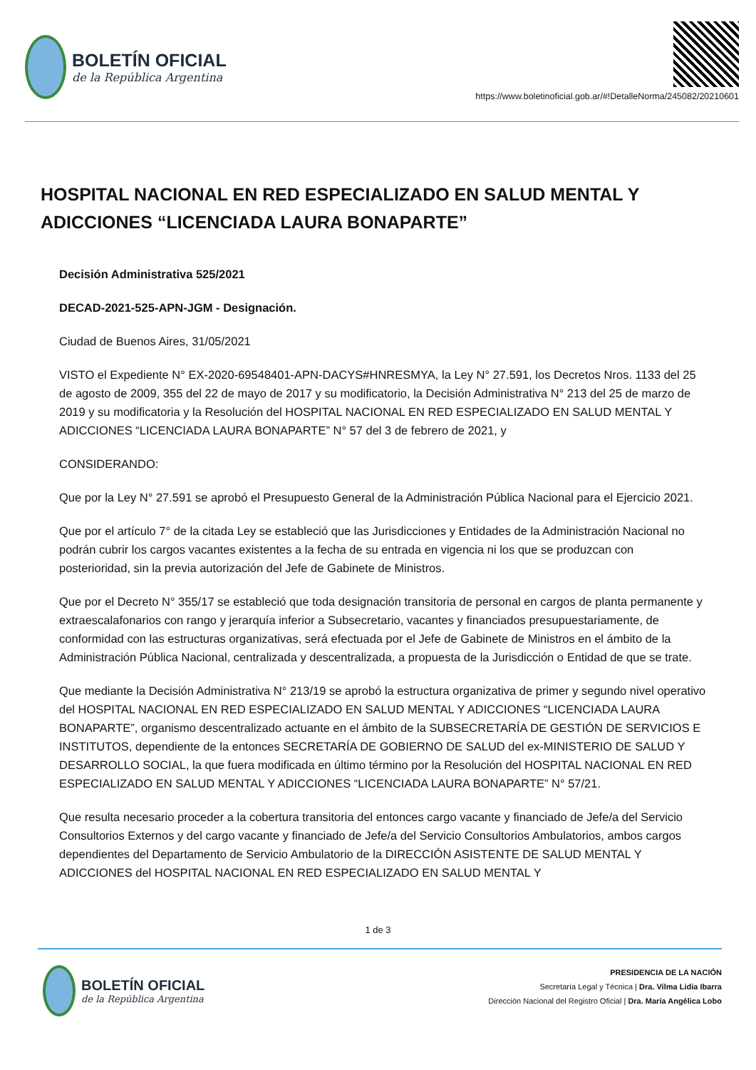BOLETÍN OFICIAL
de la República Argentina
https://www.boletinoficial.gob.ar/#!DetalleNorma/245082/20210601
HOSPITAL NACIONAL EN RED ESPECIALIZADO EN SALUD MENTAL Y ADICCIONES “LICENCIADA LAURA BONAPARTE”
Decisión Administrativa 525/2021
DECAD-2021-525-APN-JGM - Designación.
Ciudad de Buenos Aires, 31/05/2021
VISTO el Expediente N° EX-2020-69548401-APN-DACYS#HNRESMYA, la Ley N° 27.591, los Decretos Nros. 1133 del 25 de agosto de 2009, 355 del 22 de mayo de 2017 y su modificatorio, la Decisión Administrativa N° 213 del 25 de marzo de 2019 y su modificatoria y la Resolución del HOSPITAL NACIONAL EN RED ESPECIALIZADO EN SALUD MENTAL Y ADICCIONES “LICENCIADA LAURA BONAPARTE” N° 57 del 3 de febrero de 2021, y
CONSIDERANDO:
Que por la Ley N° 27.591 se aprobó el Presupuesto General de la Administración Pública Nacional para el Ejercicio 2021.
Que por el artículo 7° de la citada Ley se estableció que las Jurisdicciones y Entidades de la Administración Nacional no podrán cubrir los cargos vacantes existentes a la fecha de su entrada en vigencia ni los que se produzcan con posterioridad, sin la previa autorización del Jefe de Gabinete de Ministros.
Que por el Decreto N° 355/17 se estableció que toda designación transitoria de personal en cargos de planta permanente y extraescalafonarios con rango y jerarquía inferior a Subsecretario, vacantes y financiados presupuestariamente, de conformidad con las estructuras organizativas, será efectuada por el Jefe de Gabinete de Ministros en el ámbito de la Administración Pública Nacional, centralizada y descentralizada, a propuesta de la Jurisdicción o Entidad de que se trate.
Que mediante la Decisión Administrativa N° 213/19 se aprobó la estructura organizativa de primer y segundo nivel operativo del HOSPITAL NACIONAL EN RED ESPECIALIZADO EN SALUD MENTAL Y ADICCIONES “LICENCIADA LAURA BONAPARTE”, organismo descentralizado actuante en el ámbito de la SUBSECRETARÍA DE GESTIÓN DE SERVICIOS E INSTITUTOS, dependiente de la entonces SECRETARÍA DE GOBIERNO DE SALUD del ex-MINISTERIO DE SALUD Y DESARROLLO SOCIAL, la que fuera modificada en último término por la Resolución del HOSPITAL NACIONAL EN RED ESPECIALIZADO EN SALUD MENTAL Y ADICCIONES “LICENCIADA LAURA BONAPARTE” N° 57/21.
Que resulta necesario proceder a la cobertura transitoria del entonces cargo vacante y financiado de Jefe/a del Servicio Consultorios Externos y del cargo vacante y financiado de Jefe/a del Servicio Consultorios Ambulatorios, ambos cargos dependientes del Departamento de Servicio Ambulatorio de la DIRECCIÓN ASISTENTE DE SALUD MENTAL Y ADICCIONES del HOSPITAL NACIONAL EN RED ESPECIALIZADO EN SALUD MENTAL Y
1 de 3
BOLETÍN OFICIAL
de la República Argentina
PRESIDENCIA DE LA NACIÓN
Secretaría Legal y Técnica | Dra. Vilma Lidia Ibarra
Dirección Nacional del Registro Oficial | Dra. María Angélica Lobo